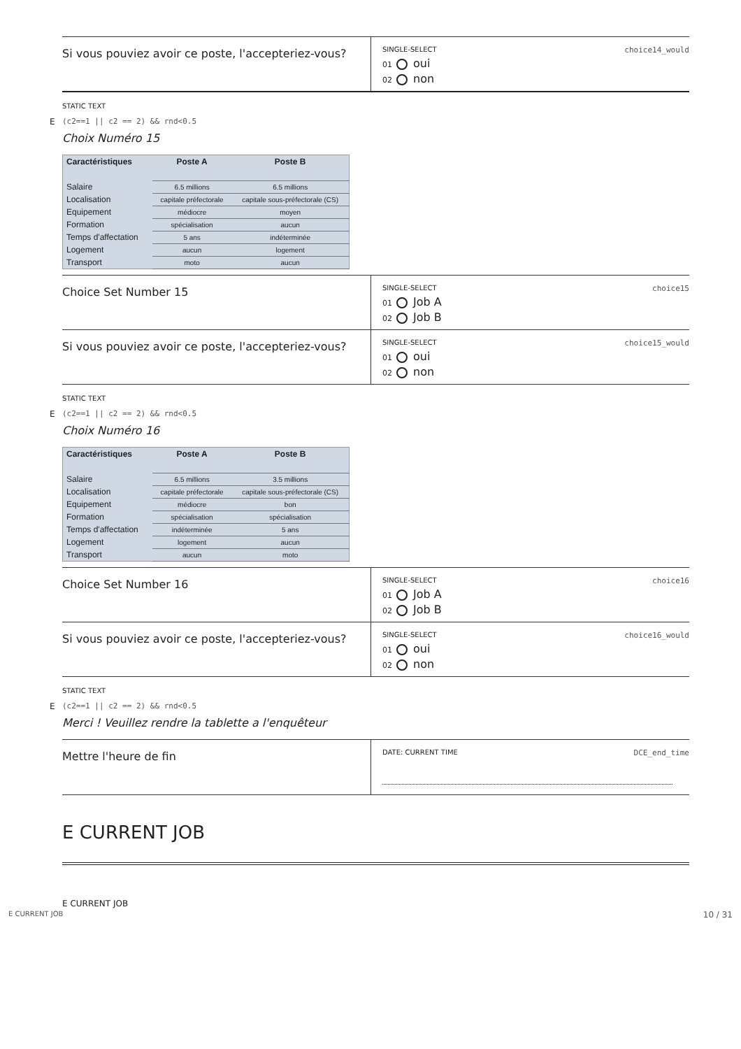Si vous pouviez avoir ce poste, l'accepteriez-vous?
SINGLE-SELECT choice14_would
01 oui
02 non
STATIC TEXT
E (c2==1 || c2 == 2) && rnd<0.5
Choix Numéro 15
| Caractéristiques | Poste A | Poste B |
| --- | --- | --- |
| Salaire | 6.5 millions | 6.5 millions |
| Localisation | capitale préfectorale | capitale sous-préfectorale (CS) |
| Equipement | médiocre | moyen |
| Formation | spécialisation | aucun |
| Temps d'affectation | 5 ans | indéterminée |
| Logement | aucun | logement |
| Transport | moto | aucun |
Choice Set Number 15
SINGLE-SELECT choice15
01 Job A
02 Job B
Si vous pouviez avoir ce poste, l'accepteriez-vous?
SINGLE-SELECT choice15_would
01 oui
02 non
STATIC TEXT
E (c2==1 || c2 == 2) && rnd<0.5
Choix Numéro 16
| Caractéristiques | Poste A | Poste B |
| --- | --- | --- |
| Salaire | 6.5 millions | 3.5 millions |
| Localisation | capitale préfectorale | capitale sous-préfectorale (CS) |
| Equipement | médiocre | bon |
| Formation | spécialisation | spécialisation |
| Temps d'affectation | indéterminée | 5 ans |
| Logement | logement | aucun |
| Transport | aucun | moto |
Choice Set Number 16
SINGLE-SELECT choice16
01 Job A
02 Job B
Si vous pouviez avoir ce poste, l'accepteriez-vous?
SINGLE-SELECT choice16_would
01 oui
02 non
STATIC TEXT
E (c2==1 || c2 == 2) && rnd<0.5
Merci ! Veuillez rendre la tablette a l'enquêteur
Mettre l'heure de fin
DATE: CURRENT TIME DCE_end_time
E CURRENT JOB
E CURRENT JOB
E CURRENT JOB 10 / 31